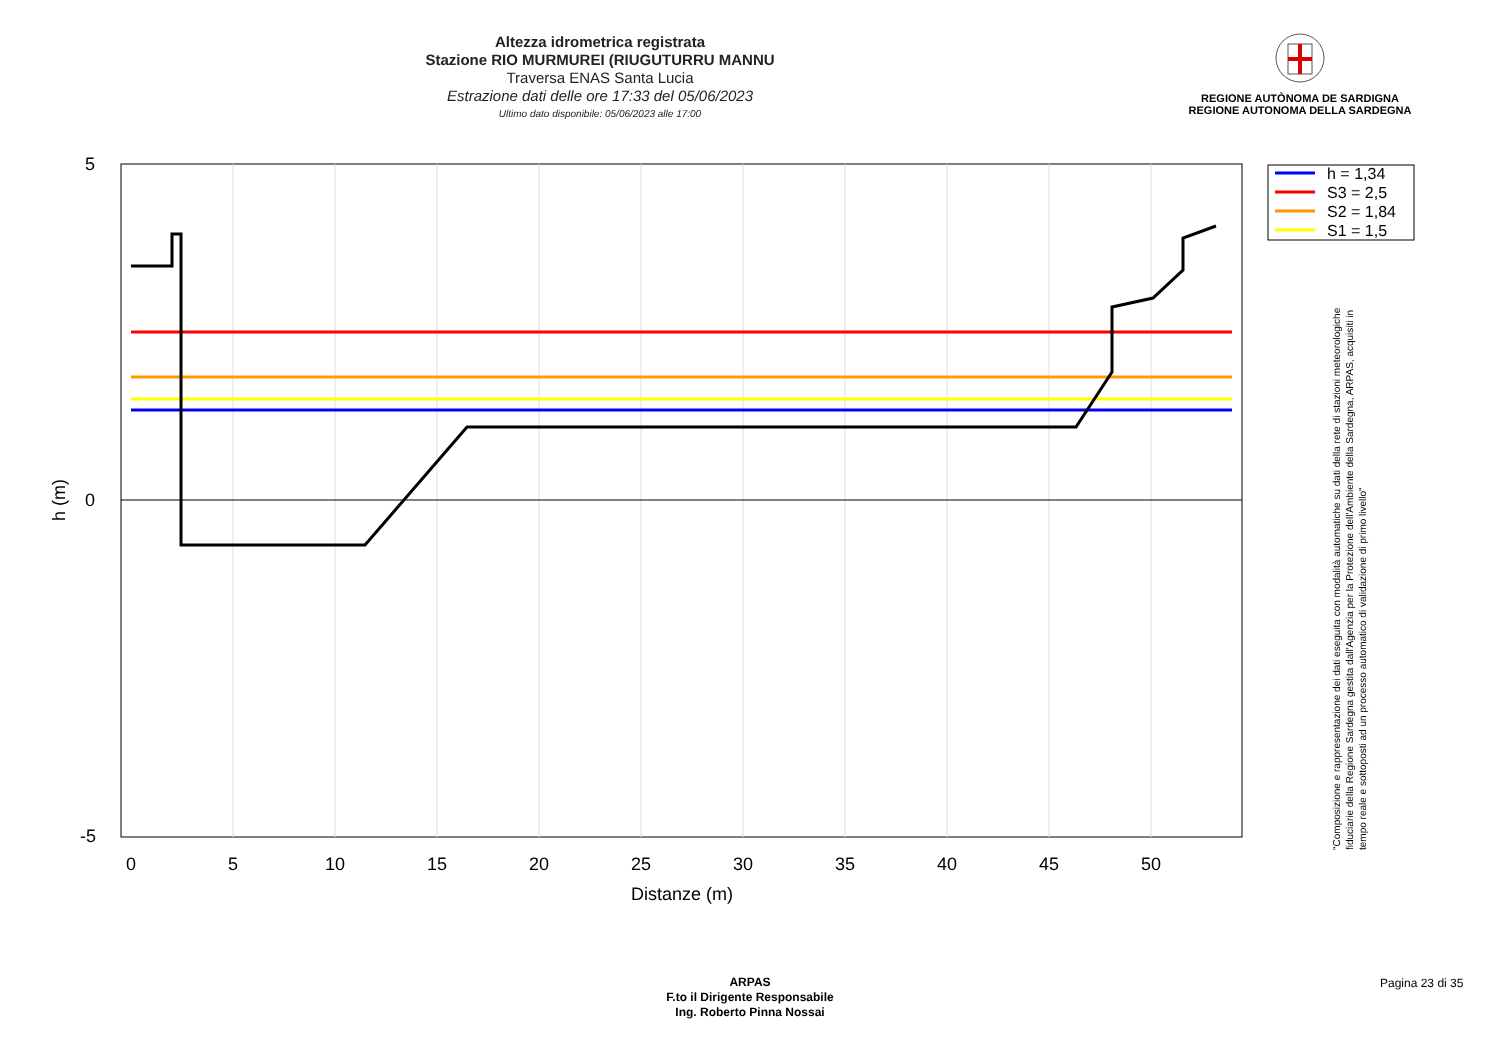Altezza idrometrica registrata
Stazione RIO MURMUREI (RIUGUTURRU MANNU
Traversa ENAS Santa Lucia
Estrazione dati delle ore 17:33 del 05/06/2023
Ultimo dato disponibile: 05/06/2023 alle 17:00
REGIONE AUTÒNOMA DE SARDIGNA
REGIONE AUTONOMA DELLA SARDEGNA
5
0
-5
0
5
10
15
20
25
30
35
40
45
50
Distanze (m)
h (m)
h = 1,34
S3 = 2,5
S2 = 1,84
S1 = 1,5
"Composizione e rappresentazione dei dati eseguita con modalità automatiche su dati della rete di stazioni meteorologiche fiduciarie della Regione Sardegna gestita dall'Agenzia per la Protezione dell'Ambiente della Sardegna, ARPAS, acquisiti in tempo reale e sottoposti ad un processo automatico di validazione di primo livello"
ARPAS
F.to il Dirigente Responsabile
Ing. Roberto Pinna Nossai
Pagina 23 di 35